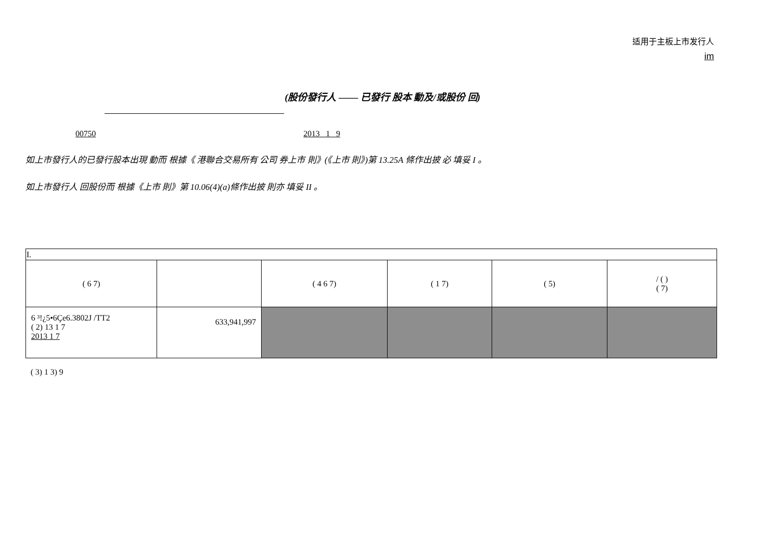适用于主板上市发行人
im
(股份發行人 —— 已發行 股本 動及/或股份 回)
00750 2013 1 9
如上市發行人的已發行股本出現 動而 根據《 港聯合交易所有 公司 券上市 則》(《上市 則》)第 13.25A 條作出披 必 填妥 I 。
如上市發行人 回股份而 根據《上市 則》第 10.06(4)(a)條作出披 則亦 填妥 II 。
| I. | | | | | |
| ( 6 7) | | ( 4 6 7) | ( 1 7) | ( 5) | / ( ) ( 7) |
| 6 ³!¿5•6Çe6.3802J /TT2 ( 2) 13 1 7 2013 1 7 | 633,941,997 | | | | |
( 3) 1 3) 9